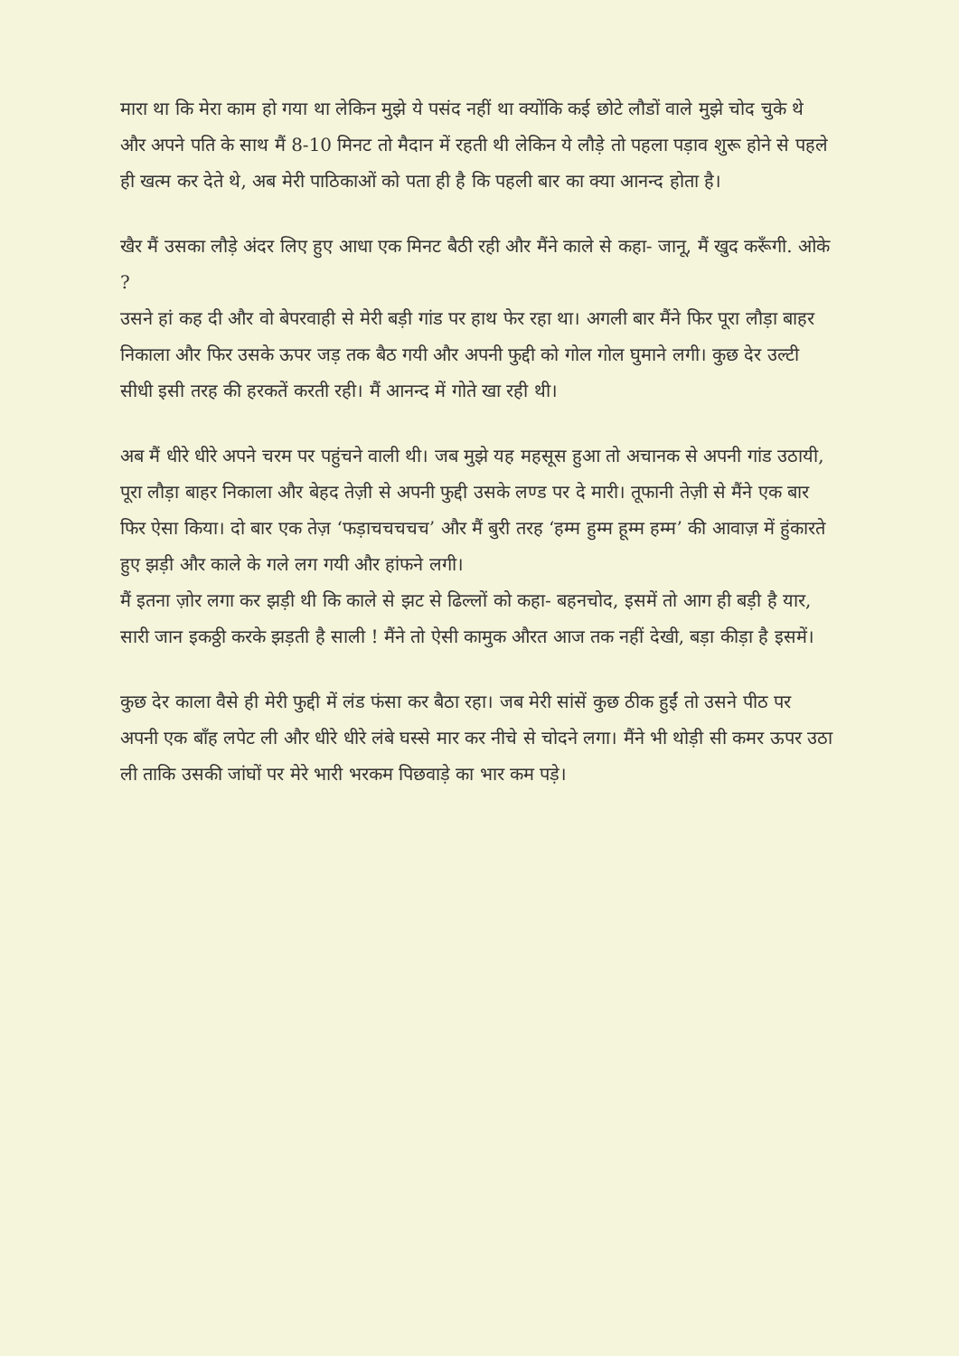मारा था कि मेरा काम हो गया था लेकिन मुझे ये पसंद नहीं था क्योंकि कई छोटे लौडों वाले मुझे चोद चुके थे और अपने पति के साथ मैं 8-10 मिनट तो मैदान में रहती थी लेकिन ये लौड़े तो पहला पड़ाव शुरू होने से पहले ही खत्म कर देते थे, अब मेरी पाठिकाओं को पता ही है कि पहली बार का क्या आनन्द होता है।
खैर मैं उसका लौड़े अंदर लिए हुए आधा एक मिनट बैठी रही और मैंने काले से कहा- जानू, मैं खुद करूँगी. ओके ?
उसने हां कह दी और वो बेपरवाही से मेरी बड़ी गांड पर हाथ फेर रहा था। अगली बार मैंने फिर पूरा लौड़ा बाहर निकाला और फिर उसके ऊपर जड़ तक बैठ गयी और अपनी फुद्दी को गोल गोल घुमाने लगी। कुछ देर उल्टी सीधी इसी तरह की हरकतें करती रही। मैं आनन्द में गोते खा रही थी।
अब मैं धीरे धीरे अपने चरम पर पहुंचने वाली थी। जब मुझे यह महसूस हुआ तो अचानक से अपनी गांड उठायी, पूरा लौड़ा बाहर निकाला और बेहद तेज़ी से अपनी फुद्दी उसके लण्ड पर दे मारी। तूफानी तेज़ी से मैंने एक बार फिर ऐसा किया। दो बार एक तेज़ ‘फड़ाचचचचच’ और मैं बुरी तरह ‘हम्म हुम्म हूम्म हम्म’ की आवाज़ में हुंकारते हुए झड़ी और काले के गले लग गयी और हांफने लगी।
मैं इतना ज़ोर लगा कर झड़ी थी कि काले से झट से ढिल्लों को कहा- बहनचोद, इसमें तो आग ही बड़ी है यार, सारी जान इकठ्ठी करके झड़ती है साली ! मैंने तो ऐसी कामुक औरत आज तक नहीं देखी, बड़ा कीड़ा है इसमें।
कुछ देर काला वैसे ही मेरी फुद्दी में लंड फंसा कर बैठा रहा। जब मेरी सांसें कुछ ठीक हुईं तो उसने पीठ पर अपनी एक बाँह लपेट ली और धीरे धीरे लंबे घस्से मार कर नीचे से चोदने लगा। मैंने भी थोड़ी सी कमर ऊपर उठा ली ताकि उसकी जांघों पर मेरे भारी भरकम पिछवाड़े का भार कम पड़े।